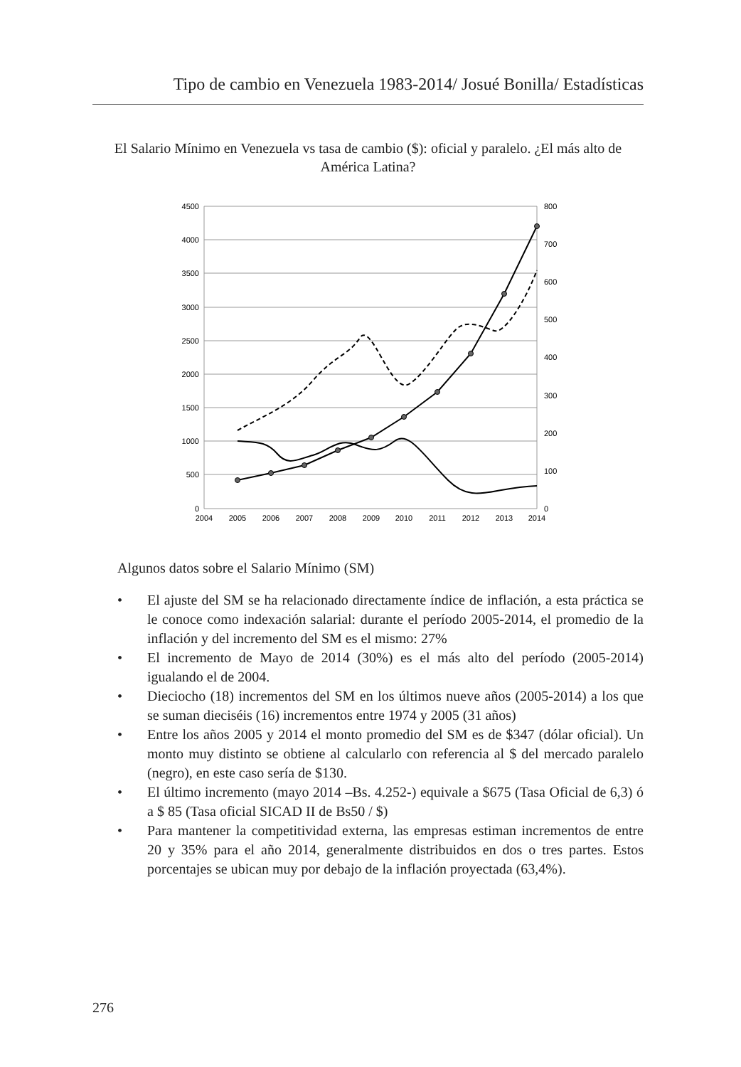Tipo de cambio en Venezuela 1983-2014/ Josué Bonilla/ Estadísticas
El Salario Mínimo en Venezuela vs tasa de cambio ($): oficial y paralelo. ¿El más alto de América Latina?
4500
4000
3500
3000
2500
2000
1500
1000
500
0
800
700
600
500
400
300
200
100
0
2004
2005
2006
2007
2008
2009
2010
2011
2012
2013
2014
Algunos datos sobre el Salario Mínimo (SM)
• El ajuste del SM se ha relacionado directamente índice de inflación, a esta práctica se le conoce como indexación salarial: durante el período 2005-2014, el promedio de la inflación y del incremento del SM es el mismo: 27%
• El incremento de Mayo de 2014 (30%) es el más alto del período (2005-2014) igualando el de 2004.
• Dieciocho (18) incrementos del SM en los últimos nueve años (2005-2014) a los que se suman dieciséis (16) incrementos entre 1974 y 2005 (31 años)
• Entre los años 2005 y 2014 el monto promedio del SM es de $347 (dólar oficial). Un monto muy distinto se obtiene al calcularlo con referencia al $ del mercado paralelo (negro), en este caso sería de $130.
• El último incremento (mayo 2014 –Bs. 4.252-) equivale a $675 (Tasa Oficial de 6,3) ó a $ 85 (Tasa oficial SICAD II de Bs50 / $)
• Para mantener la competitividad externa, las empresas estiman incrementos de entre 20 y 35% para el año 2014, generalmente distribuidos en dos o tres partes. Estos porcentajes se ubican muy por debajo de la inflación proyectada (63,4%).
276